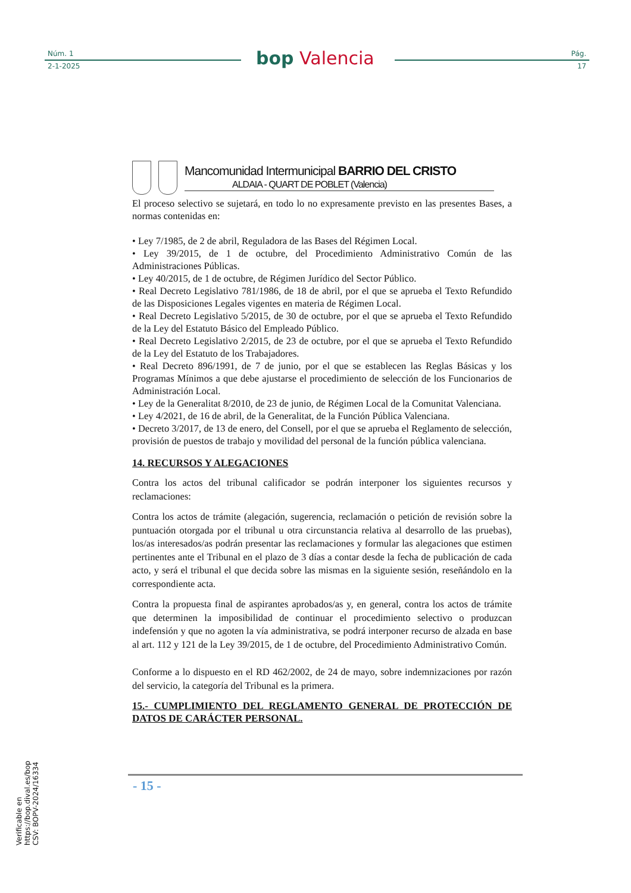Núm. 1
2-1-2025
bop Valencia
Pág.
17
Mancomunidad Intermunicipal BARRIO DEL CRISTO
ALDAIA - QUART DE POBLET (Valencia)
El proceso selectivo se sujetará, en todo lo no expresamente previsto en las presentes Bases, a normas contenidas en:
• Ley 7/1985, de 2 de abril, Reguladora de las Bases del Régimen Local.
• Ley 39/2015, de 1 de octubre, del Procedimiento Administrativo Común de las Administraciones Públicas.
• Ley 40/2015, de 1 de octubre, de Régimen Jurídico del Sector Público.
• Real Decreto Legislativo 781/1986, de 18 de abril, por el que se aprueba el Texto Refundido de las Disposiciones Legales vigentes en materia de Régimen Local.
• Real Decreto Legislativo 5/2015, de 30 de octubre, por el que se aprueba el Texto Refundido de la Ley del Estatuto Básico del Empleado Público.
• Real Decreto Legislativo 2/2015, de 23 de octubre, por el que se aprueba el Texto Refundido de la Ley del Estatuto de los Trabajadores.
• Real Decreto 896/1991, de 7 de junio, por el que se establecen las Reglas Básicas y los Programas Mínimos a que debe ajustarse el procedimiento de selección de los Funcionarios de Administración Local.
• Ley de la Generalitat 8/2010, de 23 de junio, de Régimen Local de la Comunitat Valenciana.
• Ley 4/2021, de 16 de abril, de la Generalitat, de la Función Pública Valenciana.
• Decreto 3/2017, de 13 de enero, del Consell, por el que se aprueba el Reglamento de selección, provisión de puestos de trabajo y movilidad del personal de la función pública valenciana.
14. RECURSOS Y ALEGACIONES
Contra los actos del tribunal calificador se podrán interponer los siguientes recursos y reclamaciones:
Contra los actos de trámite (alegación, sugerencia, reclamación o petición de revisión sobre la puntuación otorgada por el tribunal u otra circunstancia relativa al desarrollo de las pruebas), los/as interesados/as podrán presentar las reclamaciones y formular las alegaciones que estimen pertinentes ante el Tribunal en el plazo de 3 días a contar desde la fecha de publicación de cada acto, y será el tribunal el que decida sobre las mismas en la siguiente sesión, reseñándolo en la correspondiente acta.
Contra la propuesta final de aspirantes aprobados/as y, en general, contra los actos de trámite que determinen la imposibilidad de continuar el procedimiento selectivo o produzcan indefensión y que no agoten la vía administrativa, se podrá interponer recurso de alzada en base al art. 112 y 121 de la Ley 39/2015, de 1 de octubre, del Procedimiento Administrativo Común.
Conforme a lo dispuesto en el RD 462/2002, de 24 de mayo, sobre indemnizaciones por razón del servicio, la categoría del Tribunal es la primera.
15.- CUMPLIMIENTO DEL REGLAMENTO GENERAL DE PROTECCIÓN DE DATOS DE CARÁCTER PERSONAL.
- 15 -
Verificable en https://bop.dival.es/bop
CSV: BOPV-2024/16334